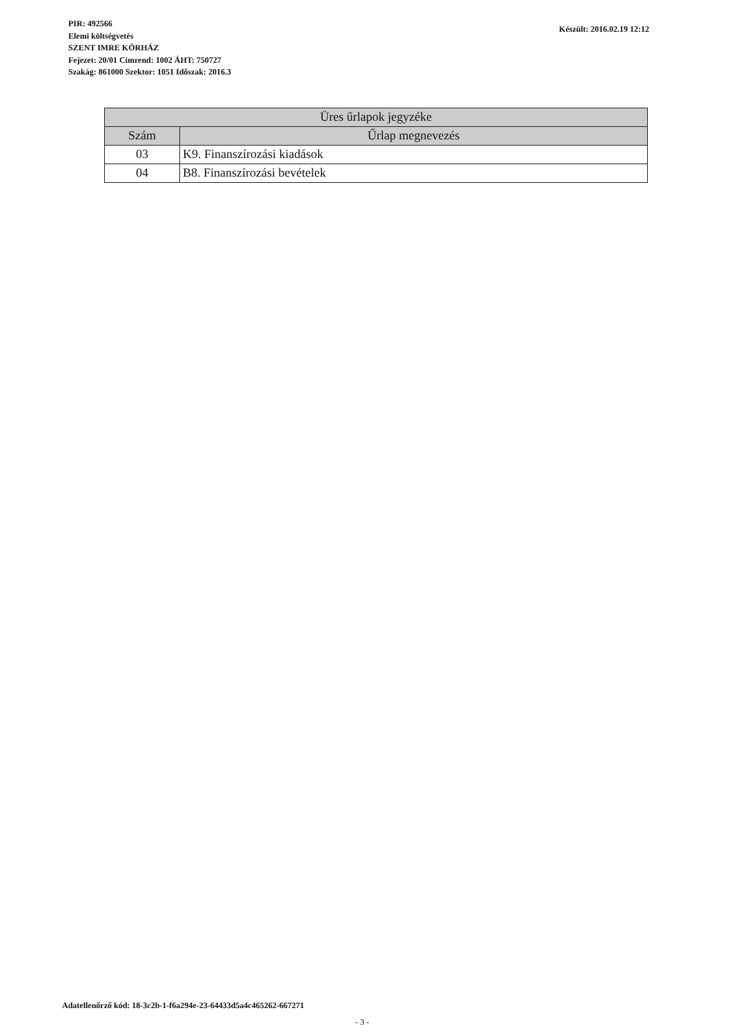PIR: 492566
Elemi költségvetés
SZENT IMRE KÓRHÁZ
Fejezet: 20/01 Címrend: 1002 ÁHT: 750727
Szakág: 861000 Szektor: 1051 Időszak: 2016.3
Készült: 2016.02.19 12:12
| Üres űrlapok jegyzéke | |
| --- | --- |
| Szám | Űrlap megnevezés |
| 03 | K9. Finanszírozási kiadások |
| 04 | B8. Finanszírozási bevételek |
Adatellenőrző kód: 18-3c2b-1-f6a294e-23-64433d5a4c465262-667271
- 3 -